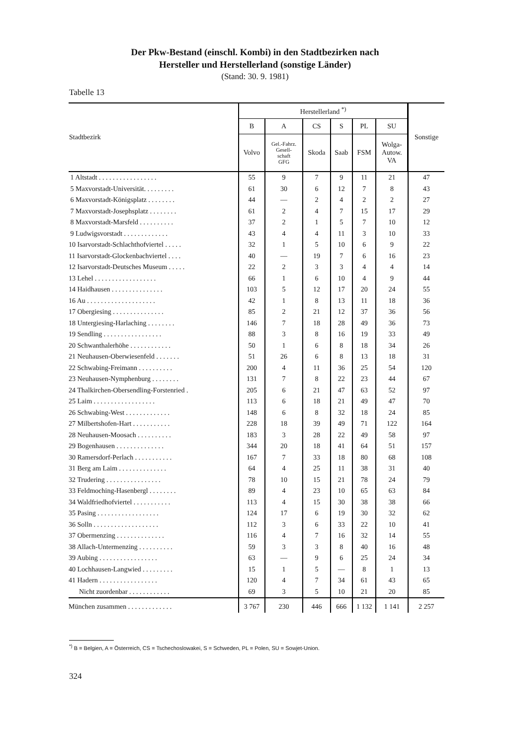Der Pkw-Bestand (einschl. Kombi) in den Stadtbezirken nach
Hersteller und Herstellerland (sonstige Länder)
(Stand: 30. 9. 1981)
Tabelle 13
| Stadtbezirk | Herstellerland <sup>*)</sup> | | | | | | Sonstige |
| --- | --- | --- | --- | --- | --- | --- | --- |
| | B | A | CS | S | PL | SU | |
| | Volvo | Gel.-Fahrz. Gesell- schaft GFG | Skoda | Saab | FSM | Wolga- Autow. VA | |
| 1 Altstadt . . . . . . . . . . . . . . . . . | 55 | 9 | 7 | 9 | 11 | 21 | 47 |
| 5 Maxvorstadt-Universität. . . . . . . . . | 61 | 30 | 6 | 12 | 7 | 8 | 43 |
| 6 Maxvorstadt-Königsplatz . . . . . . . . | 44 | — | 2 | 4 | 2 | 2 | 27 |
| 7 Maxvorstadt-Josephsplatz . . . . . . . . | 61 | 2 | 4 | 7 | 15 | 17 | 29 |
| 8 Maxvorstadt-Marsfeld . . . . . . . . . . | 37 | 2 | 1 | 5 | 7 | 10 | 12 |
| 9 Ludwigsvorstadt . . . . . . . . . . . . . | 43 | 4 | 4 | 11 | 3 | 10 | 33 |
| 10 Isarvorstadt-Schlachthofviertel . . . . . | 32 | 1 | 5 | 10 | 6 | 9 | 22 |
| 11 Isarvorstadt-Glockenbachviertel . . . . | 40 | — | 19 | 7 | 6 | 16 | 23 |
| 12 Isarvorstadt-Deutsches Museum . . . . . | 22 | 2 | 3 | 3 | 4 | 4 | 14 |
| 13 Lehel . . . . . . . . . . . . . . . . . . | 66 | 1 | 6 | 10 | 4 | 9 | 44 |
| 14 Haidhausen . . . . . . . . . . . . . . . | 103 | 5 | 12 | 17 | 20 | 24 | 55 |
| 16 Au . . . . . . . . . . . . . . . . . . . . | 42 | 1 | 8 | 13 | 11 | 18 | 36 |
| 17 Obergiesing . . . . . . . . . . . . . . . | 85 | 2 | 21 | 12 | 37 | 36 | 56 |
| 18 Untergiesing-Harlaching . . . . . . . . | 146 | 7 | 18 | 28 | 49 | 36 | 73 |
| 19 Sendling . . . . . . . . . . . . . . . . . | 88 | 3 | 8 | 16 | 19 | 33 | 49 |
| 20 Schwanthalerhöhe . . . . . . . . . . . . | 50 | 1 | 6 | 8 | 18 | 34 | 26 |
| 21 Neuhausen-Oberwiesenfeld . . . . . . . | 51 | 26 | 6 | 8 | 13 | 18 | 31 |
| 22 Schwabing-Freimann . . . . . . . . . . | 200 | 4 | 11 | 36 | 25 | 54 | 120 |
| 23 Neuhausen-Nymphenburg . . . . . . . . | 131 | 7 | 8 | 22 | 23 | 44 | 67 |
| 24 Thalkirchen-Obersendling-Forstenried . | 205 | 6 | 21 | 47 | 63 | 52 | 97 |
| 25 Laim . . . . . . . . . . . . . . . . . . | 113 | 6 | 18 | 21 | 49 | 47 | 70 |
| 26 Schwabing-West . . . . . . . . . . . . . | 148 | 6 | 8 | 32 | 18 | 24 | 85 |
| 27 Milbertshofen-Hart . . . . . . . . . . . | 228 | 18 | 39 | 49 | 71 | 122 | 164 |
| 28 Neuhausen-Moosach . . . . . . . . . . | 183 | 3 | 28 | 22 | 49 | 58 | 97 |
| 29 Bogenhausen . . . . . . . . . . . . . . | 344 | 20 | 18 | 41 | 64 | 51 | 157 |
| 30 Ramersdorf-Perlach . . . . . . . . . . . | 167 | 7 | 33 | 18 | 80 | 68 | 108 |
| 31 Berg am Laim . . . . . . . . . . . . . . | 64 | 4 | 25 | 11 | 38 | 31 | 40 |
| 32 Trudering . . . . . . . . . . . . . . . . | 78 | 10 | 15 | 21 | 78 | 24 | 79 |
| 33 Feldmoching-Hasenbergl . . . . . . . . | 89 | 4 | 23 | 10 | 65 | 63 | 84 |
| 34 Waldfriedhofviertel . . . . . . . . . . . | 113 | 4 | 15 | 30 | 38 | 38 | 66 |
| 35 Pasing . . . . . . . . . . . . . . . . . . | 124 | 17 | 6 | 19 | 30 | 32 | 62 |
| 36 Solln . . . . . . . . . . . . . . . . . . . | 112 | 3 | 6 | 33 | 22 | 10 | 41 |
| 37 Obermenzing . . . . . . . . . . . . . . | 116 | 4 | 7 | 16 | 32 | 14 | 55 |
| 38 Allach-Untermenzing . . . . . . . . . . | 59 | 3 | 3 | 8 | 40 | 16 | 48 |
| 39 Aubing . . . . . . . . . . . . . . . . . | 63 | — | 9 | 6 | 25 | 24 | 34 |
| 40 Lochhausen-Langwied . . . . . . . . . | 15 | 1 | 5 | — | 8 | 1 | 13 |
| 41 Hadern . . . . . . . . . . . . . . . . . | 120 | 4 | 7 | 34 | 61 | 43 | 65 |
| Nicht zuordenbar . . . . . . . . . . . . | 69 | 3 | 5 | 10 | 21 | 20 | 85 |
| München zusammen . . . . . . . . . . . . . | 3 767 | 230 | 446 | 666 | 1 132 | 1 141 | 2 257 |
<sup>*)</sup> B = Belgien, A = Österreich, CS = Tschechoslowakei, S = Schweden, PL = Polen, SU = Sowjet-Union.
324